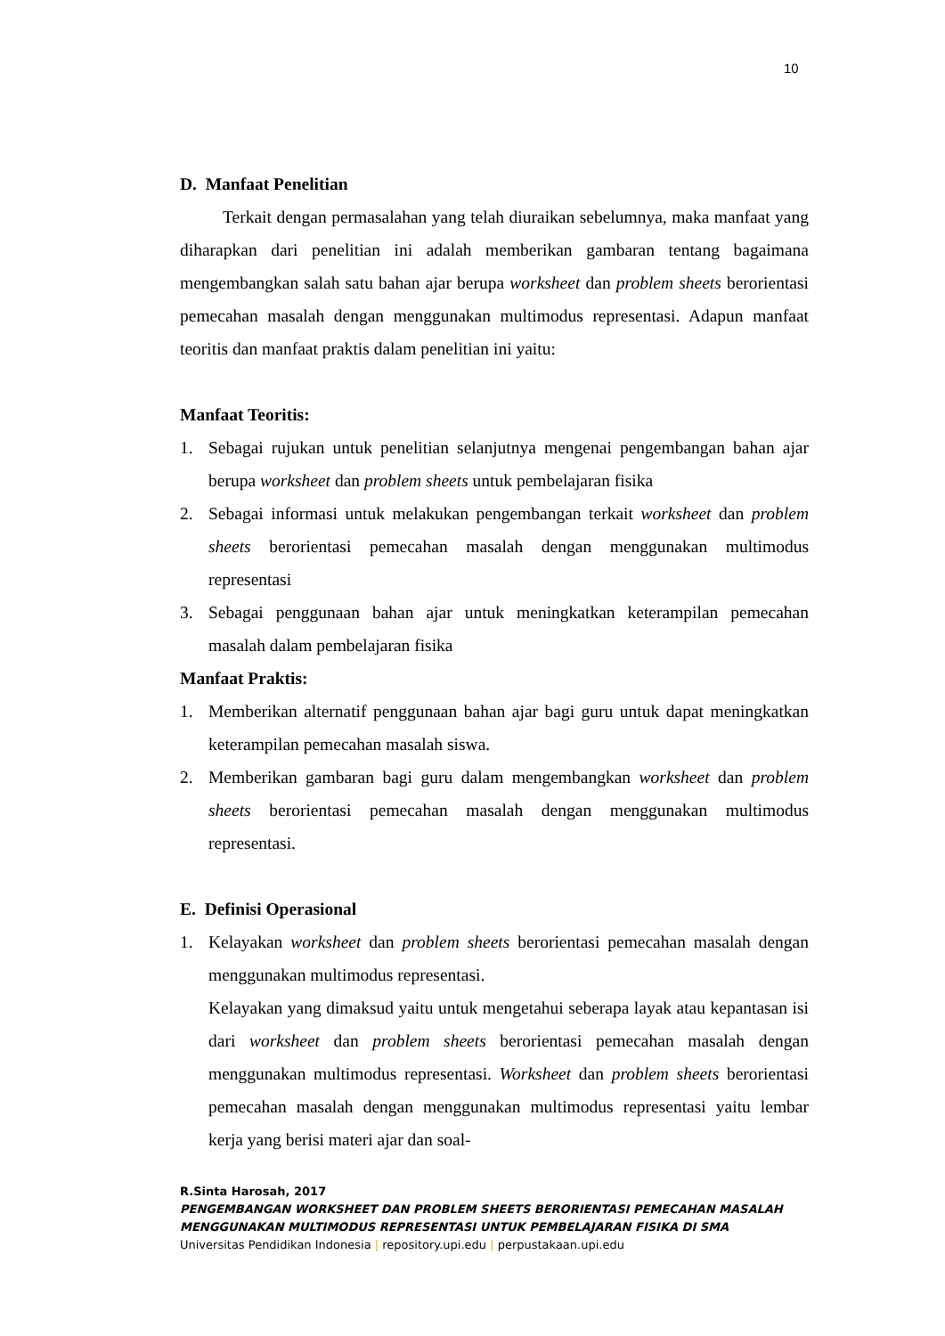10
D. Manfaat Penelitian
Terkait dengan permasalahan yang telah diuraikan sebelumnya, maka manfaat yang diharapkan dari penelitian ini adalah memberikan gambaran tentang bagaimana mengembangkan salah satu bahan ajar berupa worksheet dan problem sheets berorientasi pemecahan masalah dengan menggunakan multimodus representasi. Adapun manfaat teoritis dan manfaat praktis dalam penelitian ini yaitu:
Manfaat Teoritis:
1. Sebagai rujukan untuk penelitian selanjutnya mengenai pengembangan bahan ajar berupa worksheet dan problem sheets untuk pembelajaran fisika
2. Sebagai informasi untuk melakukan pengembangan terkait worksheet dan problem sheets berorientasi pemecahan masalah dengan menggunakan multimodus representasi
3. Sebagai penggunaan bahan ajar untuk meningkatkan keterampilan pemecahan masalah dalam pembelajaran fisika
Manfaat Praktis:
1. Memberikan alternatif penggunaan bahan ajar bagi guru untuk dapat meningkatkan keterampilan pemecahan masalah siswa.
2. Memberikan gambaran bagi guru dalam mengembangkan worksheet dan problem sheets berorientasi pemecahan masalah dengan menggunakan multimodus representasi.
E. Definisi Operasional
1. Kelayakan worksheet dan problem sheets berorientasi pemecahan masalah dengan menggunakan multimodus representasi.
Kelayakan yang dimaksud yaitu untuk mengetahui seberapa layak atau kepantasan isi dari worksheet dan problem sheets berorientasi pemecahan masalah dengan menggunakan multimodus representasi. Worksheet dan problem sheets berorientasi pemecahan masalah dengan menggunakan multimodus representasi yaitu lembar kerja yang berisi materi ajar dan soal-
R.Sinta Harosah, 2017
PENGEMBANGAN WORKSHEET DAN PROBLEM SHEETS BERORIENTASI PEMECAHAN MASALAH
MENGGUNAKAN MULTIMODUS REPRESENTASI UNTUK PEMBELAJARAN FISIKA DI SMA
Universitas Pendidikan Indonesia | repository.upi.edu | perpustakaan.upi.edu